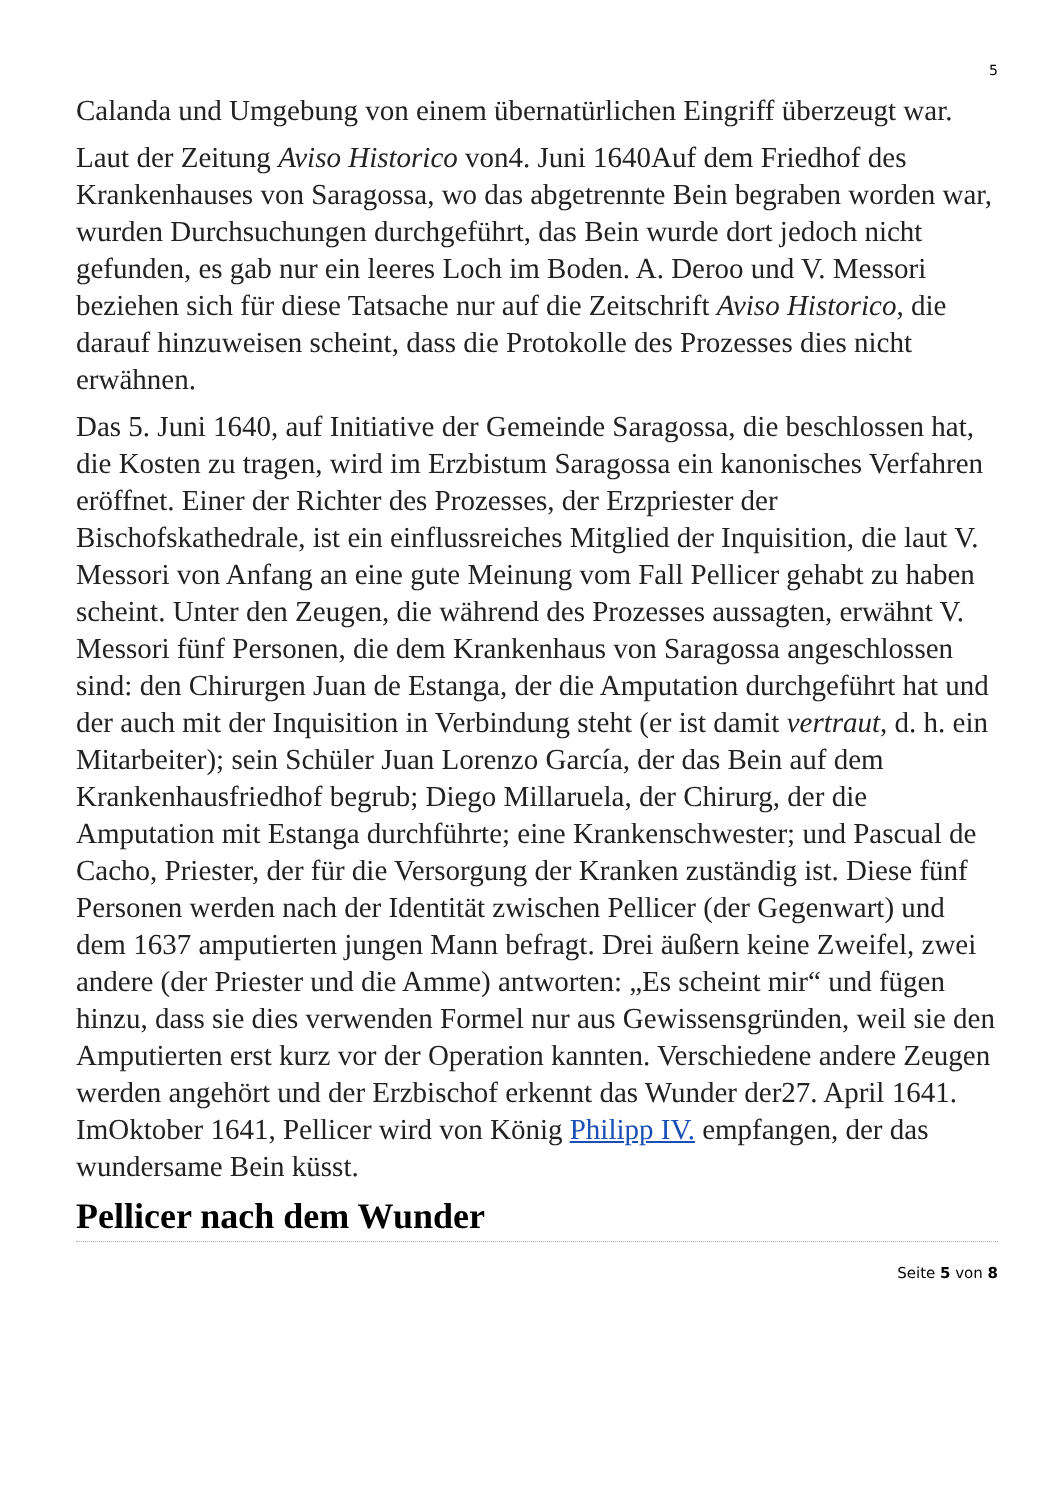5
Calanda und Umgebung von einem übernatürlichen Eingriff überzeugt war.
Laut der Zeitung Aviso Historico von4. Juni 1640Auf dem Friedhof des Krankenhauses von Saragossa, wo das abgetrennte Bein begraben worden war, wurden Durchsuchungen durchgeführt, das Bein wurde dort jedoch nicht gefunden, es gab nur ein leeres Loch im Boden. A. Deroo und V. Messori beziehen sich für diese Tatsache nur auf die Zeitschrift Aviso Historico, die darauf hinzuweisen scheint, dass die Protokolle des Prozesses dies nicht erwähnen.
Das 5. Juni 1640, auf Initiative der Gemeinde Saragossa, die beschlossen hat, die Kosten zu tragen, wird im Erzbistum Saragossa ein kanonisches Verfahren eröffnet. Einer der Richter des Prozesses, der Erzpriester der Bischofskathedrale, ist ein einflussreiches Mitglied der Inquisition, die laut V. Messori von Anfang an eine gute Meinung vom Fall Pellicer gehabt zu haben scheint. Unter den Zeugen, die während des Prozesses aussagten, erwähnt V. Messori fünf Personen, die dem Krankenhaus von Saragossa angeschlossen sind: den Chirurgen Juan de Estanga, der die Amputation durchgeführt hat und der auch mit der Inquisition in Verbindung steht (er ist damit vertraut, d. h. ein Mitarbeiter); sein Schüler Juan Lorenzo García, der das Bein auf dem Krankenhausfriedhof begrub; Diego Millaruela, der Chirurg, der die Amputation mit Estanga durchführte; eine Krankenschwester; und Pascual de Cacho, Priester, der für die Versorgung der Kranken zuständig ist. Diese fünf Personen werden nach der Identität zwischen Pellicer (der Gegenwart) und dem 1637 amputierten jungen Mann befragt. Drei äußern keine Zweifel, zwei andere (der Priester und die Amme) antworten: „Es scheint mir“ und fügen hinzu, dass sie dies verwenden Formel nur aus Gewissensgründen, weil sie den Amputierten erst kurz vor der Operation kannten. Verschiedene andere Zeugen werden angehört und der Erzbischof erkennt das Wunder der27. April 1641. ImOktober 1641, Pellicer wird von König Philipp IV. empfangen, der das wundersame Bein küsst.
Pellicer nach dem Wunder
Seite 5 von 8